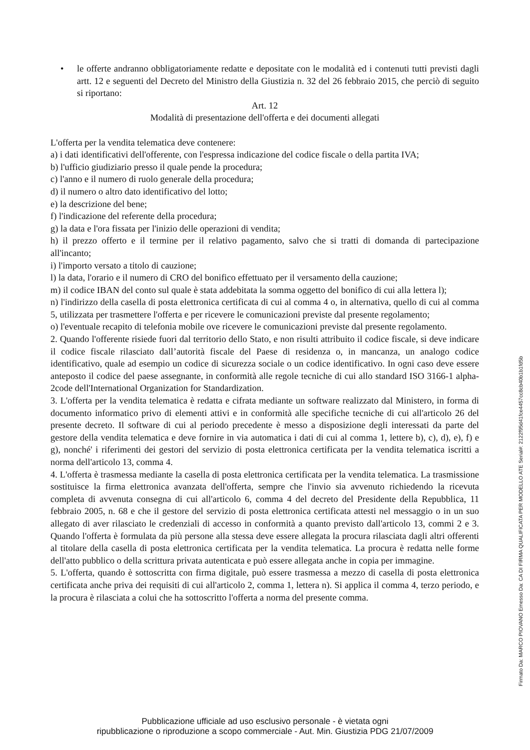• le offerte andranno obbligatoriamente redatte e depositate con le modalità ed i contenuti tutti previsti dagli artt. 12 e seguenti del Decreto del Ministro della Giustizia n. 32 del 26 febbraio 2015, che perciò di seguito si riportano:
Art. 12
Modalità di presentazione dell'offerta e dei documenti allegati
L'offerta per la vendita telematica deve contenere:
a) i dati identificativi dell'offerente, con l'espressa indicazione del codice fiscale o della partita IVA;
b) l'ufficio giudiziario presso il quale pende la procedura;
c) l'anno e il numero di ruolo generale della procedura;
d) il numero o altro dato identificativo del lotto;
e) la descrizione del bene;
f) l'indicazione del referente della procedura;
g) la data e l'ora fissata per l'inizio delle operazioni di vendita;
h) il prezzo offerto e il termine per il relativo pagamento, salvo che si tratti di domanda di partecipazione all'incanto;
i) l'importo versato a titolo di cauzione;
l) la data, l'orario e il numero di CRO del bonifico effettuato per il versamento della cauzione;
m) il codice IBAN del conto sul quale è stata addebitata la somma oggetto del bonifico di cui alla lettera l);
n) l'indirizzo della casella di posta elettronica certificata di cui al comma 4 o, in alternativa, quello di cui al comma 5, utilizzata per trasmettere l'offerta e per ricevere le comunicazioni previste dal presente regolamento;
o) l'eventuale recapito di telefonia mobile ove ricevere le comunicazioni previste dal presente regolamento.
2. Quando l'offerente risiede fuori dal territorio dello Stato, e non risulti attribuito il codice fiscale, si deve indicare il codice fiscale rilasciato dall’autorità fiscale del Paese di residenza o, in mancanza, un analogo codice identificativo, quale ad esempio un codice di sicurezza sociale o un codice identificativo. In ogni caso deve essere anteposto il codice del paese assegnante, in conformità alle regole tecniche di cui allo standard ISO 3166-1 alpha-2code dell'International Organization for Standardization.
3. L'offerta per la vendita telematica è redatta e cifrata mediante un software realizzato dal Ministero, in forma di documento informatico privo di elementi attivi e in conformità alle specifiche tecniche di cui all'articolo 26 del presente decreto. Il software di cui al periodo precedente è messo a disposizione degli interessati da parte del gestore della vendita telematica e deve fornire in via automatica i dati di cui al comma 1, lettere b), c), d), e), f) e g), nonché' i riferimenti dei gestori del servizio di posta elettronica certificata per la vendita telematica iscritti a norma dell'articolo 13, comma 4.
4. L'offerta è trasmessa mediante la casella di posta elettronica certificata per la vendita telematica. La trasmissione sostituisce la firma elettronica avanzata dell'offerta, sempre che l'invio sia avvenuto richiedendo la ricevuta completa di avvenuta consegna di cui all'articolo 6, comma 4 del decreto del Presidente della Repubblica, 11 febbraio 2005, n. 68 e che il gestore del servizio di posta elettronica certificata attesti nel messaggio o in un suo allegato di aver rilasciato le credenziali di accesso in conformità a quanto previsto dall'articolo 13, commi 2 e 3. Quando l'offerta è formulata da più persone alla stessa deve essere allegata la procura rilasciata dagli altri offerenti al titolare della casella di posta elettronica certificata per la vendita telematica. La procura è redatta nelle forme dell'atto pubblico o della scrittura privata autenticata e può essere allegata anche in copia per immagine.
5. L'offerta, quando è sottoscritta con firma digitale, può essere trasmessa a mezzo di casella di posta elettronica certificata anche priva dei requisiti di cui all'articolo 2, comma 1, lettera n). Si applica il comma 4, terzo periodo, e la procura è rilasciata a colui che ha sottoscritto l'offerta a norma del presente comma.
Pubblicazione ufficiale ad uso esclusivo personale - è vietata ogni
ripubblicazione o riproduzione a scopo commerciale - Aut. Min. Giustizia PDG 21/07/2009
Firmato Da: MARCO PIOVANO Emesso Da: CA DI FIRMA QUALIFICATA PER MODELLO ATE Serial#: 2122f95d41fce4457cc8cb40b1b1fd5b